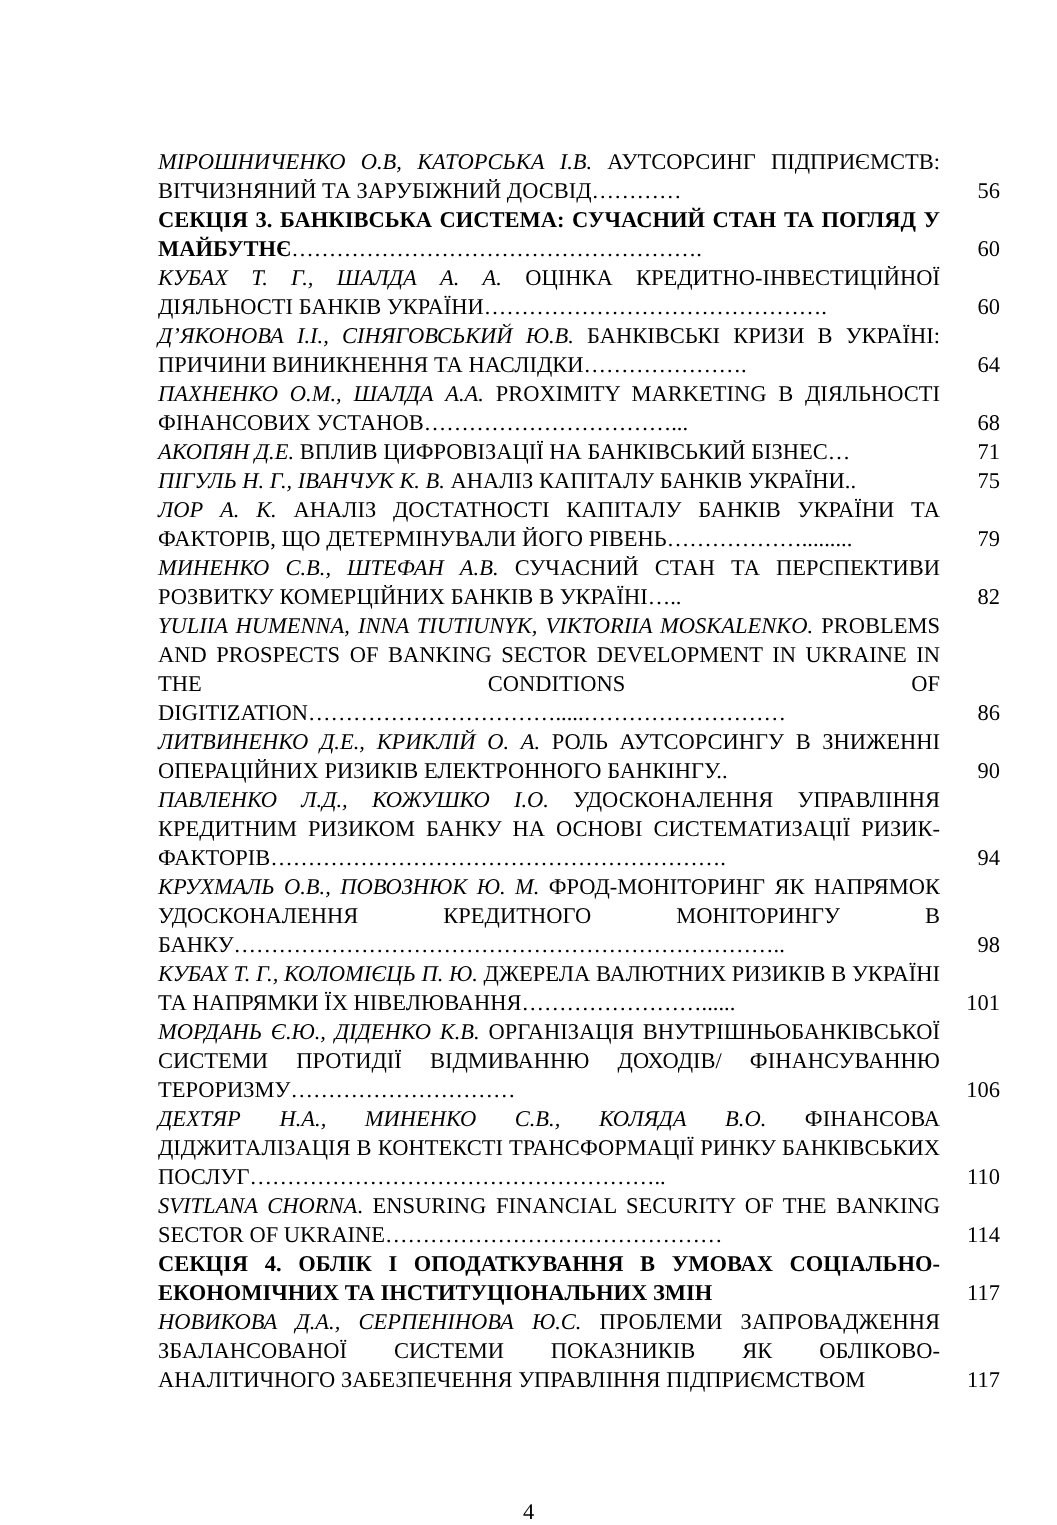| МІРОШНИЧЕНКО О.В, КАТОРСЬКА І.В. АУТСОРСИНГ ПІДПРИЄМСТВ: ВІТЧИЗНЯНИЙ ТА ЗАРУБІЖНИЙ ДОСВІД………… | 56 |
| СЕКЦІЯ 3. БАНКІВСЬКА СИСТЕМА: СУЧАСНИЙ СТАН ТА ПОГЛЯД У МАЙБУТНЄ ………………………………………………. | 60 |
| КУБАХ Т. Г., ШАЛДА А. А. ОЦІНКА КРЕДИТНО-ІНВЕСТИЦІЙНОЇ ДІЯЛЬНОСТІ БАНКІВ УКРАЇНИ………………………………………. | 60 |
| Д’ЯКОНОВА І.І., СІНЯГОВСЬКИЙ Ю.В. БАНКІВСЬКІ КРИЗИ В УКРАЇНІ: ПРИЧИНИ ВИНИКНЕННЯ ТА НАСЛІДКИ…………………. | 64 |
| ПАХНЕНКО О.М., ШАЛДА А.А. PROXIMITY MARKETING В ДІЯЛЬНОСТІ ФІНАНСОВИХ УСТАНОВ……………………………... | 68 |
| АКОПЯН Д.Е. ВПЛИВ ЦИФРОВІЗАЦІЇ НА БАНКІВСЬКИЙ БІЗНЕС… | 71 |
| ПІГУЛЬ Н. Г., ІВАНЧУК К. В. АНАЛІЗ КАПІТАЛУ БАНКІВ УКРАЇНИ.. | 75 |
| ЛОР А. К. АНАЛІЗ ДОСТАТНОСТІ КАПІТАЛУ БАНКІВ УКРАЇНИ ТА ФАКТОРІВ, ЩО ДЕТЕРМІНУВАЛИ ЙОГО РІВЕНЬ………………......... | 79 |
| МИНЕНКО С.В., ШТЕФАН А.В. СУЧАСНИЙ СТАН ТА ПЕРСПЕКТИВИ РОЗВИТКУ КОМЕРЦІЙНИХ БАНКІВ В УКРАЇНІ….. | 82 |
| YULIIA HUMENNA, INNA TIUTIUNYK, VIKTORIIA MOSKALENKO. PROBLEMS AND PROSPECTS OF BANKING SECTOR DEVELOPMENT IN UKRAINE IN THE CONDITIONS OF DIGITIZATION…………………………….....……………………… | 86 |
| ЛИТВИНЕНКО Д.Е., КРИКЛІЙ О. А. РОЛЬ АУТСОРСИНГУ В ЗНИЖЕННІ ОПЕРАЦІЙНИХ РИЗИКІВ ЕЛЕКТРОННОГО БАНКІНГУ.. | 90 |
| ПАВЛЕНКО Л.Д., КОЖУШКО І.О. УДОСКОНАЛЕННЯ УПРАВЛІННЯ КРЕДИТНИМ РИЗИКОМ БАНКУ НА ОСНОВІ СИСТЕМАТИЗАЦІЇ РИЗИК-ФАКТОРІВ……………………………………………………. | 94 |
| КРУХМАЛЬ О.В., ПОВОЗНЮК Ю. М. ФРОД-МОНІТОРИНГ ЯК НАПРЯМОК УДОСКОНАЛЕННЯ КРЕДИТНОГО МОНІТОРИНГУ В БАНКУ……………………………………………………………….. | 98 |
| КУБАХ Т. Г., КОЛОМІЄЦЬ П. Ю. ДЖЕРЕЛА ВАЛЮТНИХ РИЗИКІВ В УКРАЇНІ ТА НАПРЯМКИ ЇХ НІВЕЛЮВАННЯ……………………...... | 101 |
| МОРДАНЬ Є.Ю., ДІДЕНКО К.В. ОРГАНІЗАЦІЯ ВНУТРІШНЬОБАНКІВСЬКОЇ СИСТЕМИ ПРОТИДІЇ ВІДМИВАННЮ ДОХОДІВ/ ФІНАНСУВАННЮ ТЕРОРИЗМУ………………………… | 106 |
| ДЕХТЯР Н.А., МИНЕНКО С.В., КОЛЯДА В.О. ФІНАНСОВА ДІДЖИТАЛІЗАЦІЯ В КОНТЕКСТІ ТРАНСФОРМАЦІЇ РИНКУ БАНКІВСЬКИХ ПОСЛУГ……………………………………………….. | 110 |
| SVITLANA CHORNA . ENSURING FINANCIAL SECURITY OF THE BANKING SECTOR OF UKRAINE……………………………………… | 114 |
| СЕКЦІЯ 4. ОБЛІК І ОПОДАТКУВАННЯ В УМОВАХ СОЦІАЛЬНО-ЕКОНОМІЧНИХ ТА ІНСТИТУЦІОНАЛЬНИХ ЗМІН | 117 |
| НОВИКОВА Д.А., СЕРПЕНІНОВА Ю.С. ПРОБЛЕМИ ЗАПРОВАДЖЕННЯ ЗБАЛАНСОВАНОЇ СИСТЕМИ ПОКАЗНИКІВ ЯК ОБЛІКОВО-АНАЛІТИЧНОГО ЗАБЕЗПЕЧЕННЯ УПРАВЛІННЯ ПІДПРИЄМСТВОМ | 117 |
4